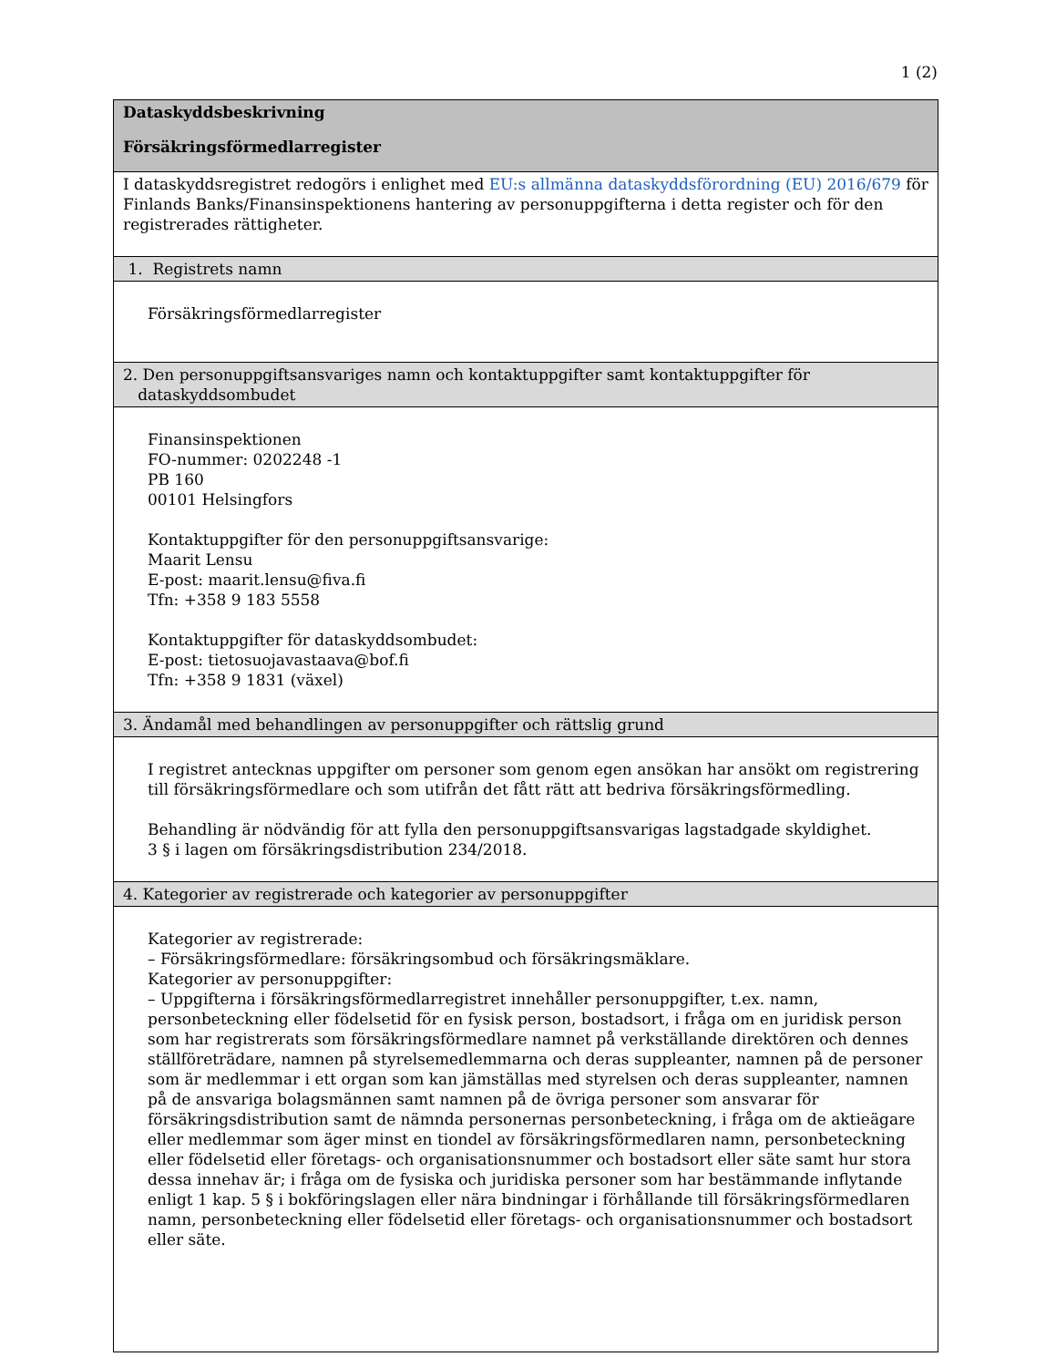1 (2)
| Dataskyddsbeskrivning Försäkringsförmedlarregister |
| I dataskyddsregistret redogörs i enlighet med EU:s allmänna dataskyddsförordning (EU) 2016/679 för Finlands Banks/Finansinspektionens hantering av personuppgifterna i detta register och för den registrerades rättigheter. |
| 1. Registrets namn |
| Försäkringsförmedlarregister |
| 2. Den personuppgiftsansvariges namn och kontaktuppgifter samt kontaktuppgifter för dataskyddsombudet |
| Finansinspektionen FO-nummer: 0202248 -1 PB 160 00101 Helsingfors Kontaktuppgifter för den personuppgiftsansvarige: Maarit Lensu E-post: maarit.lensu@fiva.fi Tfn: +358 9 183 5558 Kontaktuppgifter för dataskyddsombudet: E-post: tietosuojavastaava@bof.fi Tfn: +358 9 1831 (växel) |
| 3. Ändamål med behandlingen av personuppgifter och rättslig grund |
| I registret antecknas uppgifter om personer som genom egen ansökan har ansökt om registrering till försäkringsförmedlare och som utifrån det fått rätt att bedriva försäkringsförmedling. Behandling är nödvändig för att fylla den personuppgiftsansvarigas lagstadgade skyldighet. 3 § i lagen om försäkringsdistribution 234/2018. |
| 4. Kategorier av registrerade och kategorier av personuppgifter |
| Kategorier av registrerade: – Försäkringsförmedlare: försäkringsombud och försäkringsmäklare. Kategorier av personuppgifter: – Uppgifterna i försäkringsförmedlarregistret innehåller personuppgifter, t.ex. namn, personbeteckning eller födelsetid för en fysisk person, bostadsort, i fråga om en juridisk person som har registrerats som försäkringsförmedlare namnet på verkställande direktören och dennes ställföreträdare, namnen på styrelsemedlemmarna och deras suppleanter, namnen på de personer som är medlemmar i ett organ som kan jämställas med styrelsen och deras suppleanter, namnen på de ansvariga bolagsmännen samt namnen på de övriga personer som ansvarar för försäkringsdistribution samt de nämnda personernas personbeteckning, i fråga om de aktieägare eller medlemmar som äger minst en tiondel av försäkringsförmedlaren namn, personbeteckning eller födelsetid eller företags- och organisationsnummer och bostadsort eller säte samt hur stora dessa innehav är; i fråga om de fysiska och juridiska personer som har bestämmande inflytande enligt 1 kap. 5 § i bokföringslagen eller nära bindningar i förhållande till försäkringsförmedlaren namn, personbeteckning eller födelsetid eller företags- och organisationsnummer och bostadsort eller säte. |